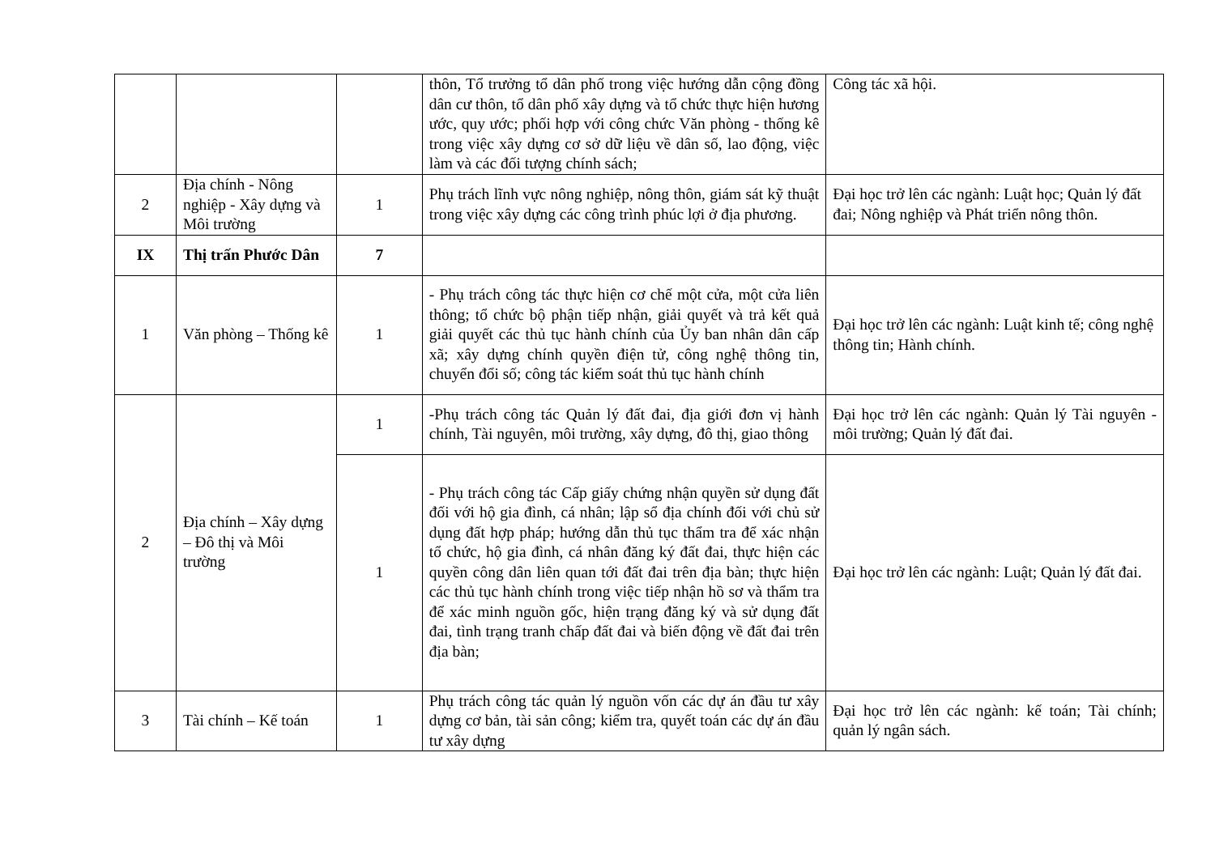| | | | thôn, Tổ trưởng tổ dân phố trong việc hướng dẫn cộng đồng dân cư thôn, tổ dân phố xây dựng và tổ chức thực hiện hương ước, quy ước; phối hợp với công chức Văn phòng - thống kê trong việc xây dựng cơ sở dữ liệu về dân số, lao động, việc làm và các đối tượng chính sách; | Công tác xã hội. |
| 2 | Địa chính - Nông nghiệp - Xây dựng và Môi trường | 1 | Phụ trách lĩnh vực nông nghiệp, nông thôn, giám sát kỹ thuật trong việc xây dựng các công trình phúc lợi ở địa phương. | Đại học trở lên các ngành: Luật học; Quản lý đất đai; Nông nghiệp và Phát triển nông thôn. |
| IX | Thị trấn Phước Dân | 7 | | |
| 1 | Văn phòng – Thống kê | 1 | - Phụ trách công tác thực hiện cơ chế một cửa, một cửa liên thông; tổ chức bộ phận tiếp nhận, giải quyết và trả kết quả giải quyết các thủ tục hành chính của Ủy ban nhân dân cấp xã; xây dựng chính quyền điện tử, công nghệ thông tin, chuyển đổi số; công tác kiểm soát thủ tục hành chính | Đại học trở lên các ngành: Luật kinh tế; công nghệ thông tin; Hành chính. |
| 2 | Địa chính – Xây dựng – Đô thị và Môi trường | 1 | -Phụ trách công tác Quản lý đất đai, địa giới đơn vị hành chính, Tài nguyên, môi trường, xây dựng, đô thị, giao thông | Đại học trở lên các ngành: Quản lý Tài nguyên - môi trường; Quản lý đất đai. |
| | | 1 | - Phụ trách công tác Cấp giấy chứng nhận quyền sử dụng đất đối với hộ gia đình, cá nhân; lập sổ địa chính đối với chủ sử dụng đất hợp pháp; hướng dẫn thủ tục thẩm tra để xác nhận tổ chức, hộ gia đình, cá nhân đăng ký đất đai, thực hiện các quyền công dân liên quan tới đất đai trên địa bàn; thực hiện các thủ tục hành chính trong việc tiếp nhận hồ sơ và thẩm tra để xác minh nguồn gốc, hiện trạng đăng ký và sử dụng đất đai, tình trạng tranh chấp đất đai và biến động về đất đai trên địa bàn; | Đại học trở lên các ngành: Luật; Quản lý đất đai. |
| 3 | Tài chính – Kế toán | 1 | Phụ trách công tác quản lý nguồn vốn các dự án đầu tư xây dựng cơ bản, tài sản công; kiểm tra, quyết toán các dự án đầu tư xây dựng | Đại học trở lên các ngành: kế toán; Tài chính; quản lý ngân sách. |